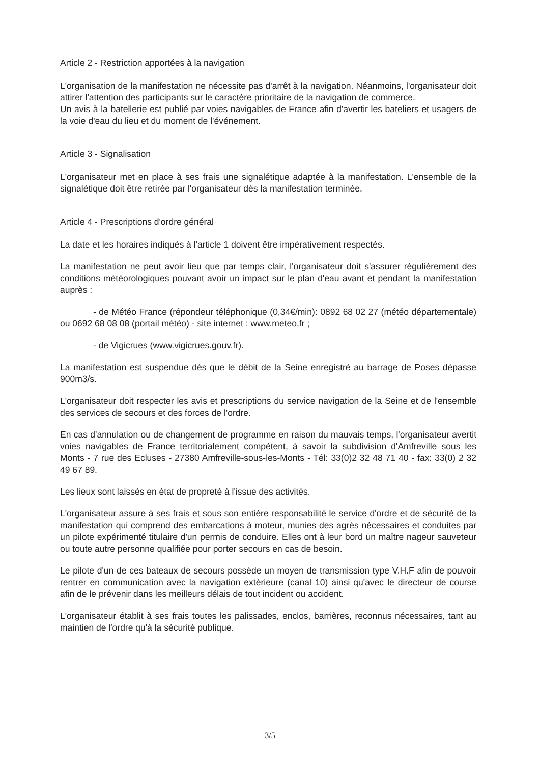Article 2 - Restriction apportées à la navigation
L'organisation de la manifestation ne nécessite pas d'arrêt à la navigation. Néanmoins, l'organisateur doit attirer l'attention des participants sur le caractère prioritaire de la navigation de commerce.
Un avis à la batellerie est publié par voies navigables de France afin d'avertir les bateliers et usagers de la voie d'eau du lieu et du moment de l'événement.
Article 3 - Signalisation
L'organisateur met en place à ses frais une signalétique adaptée à la manifestation. L'ensemble de la signalétique doit être retirée par l'organisateur dès la manifestation terminée.
Article 4 - Prescriptions d'ordre général
La date et les horaires indiqués à l'article 1 doivent être impérativement respectés.
La manifestation ne peut avoir lieu que par temps clair, l'organisateur doit s'assurer régulièrement des conditions météorologiques pouvant avoir un impact sur le plan d'eau avant et pendant la manifestation auprès :
- de Météo France (répondeur téléphonique (0,34€/min): 0892 68 02 27 (météo départementale) ou 0692 68 08 08 (portail météo) - site internet : www.meteo.fr ;
- de Vigicrues (www.vigicrues.gouv.fr).
La manifestation est suspendue dès que le débit de la Seine enregistré au barrage de Poses dépasse 900m3/s.
L'organisateur doit respecter les avis et prescriptions du service navigation de la Seine et de l'ensemble des services de secours et des forces de l'ordre.
En cas d'annulation ou de changement de programme en raison du mauvais temps, l'organisateur avertit voies navigables de France territorialement compétent, à savoir la subdivision d'Amfreville sous les Monts - 7 rue des Ecluses - 27380 Amfreville-sous-les-Monts - Tél: 33(0)2 32 48 71 40 - fax: 33(0) 2 32 49 67 89.
Les lieux sont laissés en état de propreté à l'issue des activités.
L'organisateur assure à ses frais et sous son entière responsabilité le service d'ordre et de sécurité de la manifestation qui comprend des embarcations à moteur, munies des agrès nécessaires et conduites par un pilote expérimenté titulaire d'un permis de conduire. Elles ont à leur bord un maître nageur sauveteur ou toute autre personne qualifiée pour porter secours en cas de besoin.
Le pilote d'un de ces bateaux de secours possède un moyen de transmission type V.H.F afin de pouvoir rentrer en communication avec la navigation extérieure (canal 10) ainsi qu'avec le directeur de course afin de le prévenir dans les meilleurs délais de tout incident ou accident.
L'organisateur établit à ses frais toutes les palissades, enclos, barrières, reconnus nécessaires, tant au maintien de l'ordre qu'à la sécurité publique.
3/5